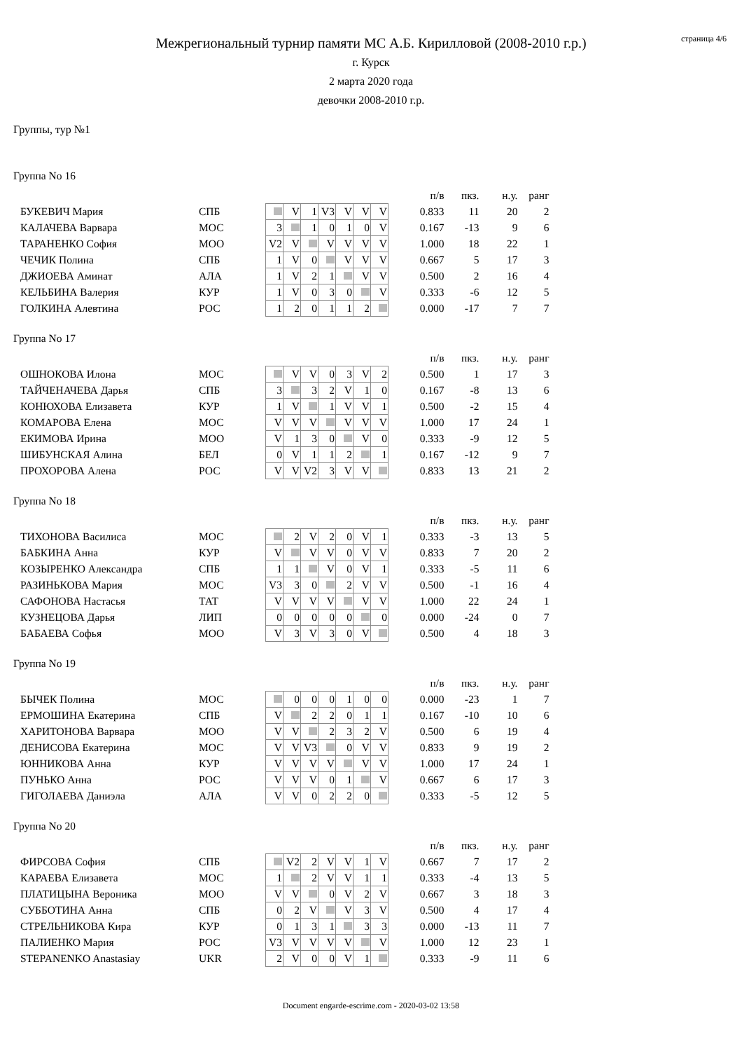страница 4/6
Межрегиональный турнир памяти МС А.Б. Кирилловой (2008-2010 г.р.)
г. Курск
2 марта 2020 года
девочки 2008-2010 г.р.
Группы, тур №1
Группа No 16
| | | | | | | | | | | п/в | пкз. | н.у. | ранг |
| БУКЕВИЧ Мария | СПБ | | V | 1 | V3 | V | V | V | | 0.833 | 11 | 20 | 2 |
| КАЛАЧЕВА Варвара | МОС | 3 | | 1 | 0 | 1 | 0 | V | | 0.167 | -13 | 9 | 6 |
| ТАРАНЕНКО София | МОО | V2 | V | | V | V | V | V | | 1.000 | 18 | 22 | 1 |
| ЧЕЧИК Полина | СПБ | 1 | V | 0 | | V | V | V | | 0.667 | 5 | 17 | 3 |
| ДЖИОЕВА Аминат | АЛА | 1 | V | 2 | 1 | | V | V | | 0.500 | 2 | 16 | 4 |
| КЕЛЬБИНА Валерия | КУР | 1 | V | 0 | 3 | 0 | | V | | 0.333 | -6 | 12 | 5 |
| ГОЛКИНА Алевтина | РОС | 1 | 2 | 0 | 1 | 1 | 2 | | | 0.000 | -17 | 7 | 7 |
Группа No 17
| | | | | | | | | | | п/в | пкз. | н.у. | ранг |
| ОШНОКОВА Илона | МОС | | V | V | 0 | 3 | V | 2 | | 0.500 | 1 | 17 | 3 |
| ТАЙЧЕНАЧЕВА Дарья | СПБ | 3 | | 3 | 2 | V | 1 | 0 | | 0.167 | -8 | 13 | 6 |
| КОНЮХОВА Елизавета | КУР | 1 | V | | 1 | V | V | 1 | | 0.500 | -2 | 15 | 4 |
| КОМАРОВА Елена | МОС | V | V | V | | V | V | V | | 1.000 | 17 | 24 | 1 |
| ЕКИМОВА Ирина | МОО | V | 1 | 3 | 0 | | V | 0 | | 0.333 | -9 | 12 | 5 |
| ШИБУНСКАЯ Алина | БЕЛ | 0 | V | 1 | 1 | 2 | | 1 | | 0.167 | -12 | 9 | 7 |
| ПРОХОРОВА Алена | РОС | V | V | V2 | 3 | V | V | | | 0.833 | 13 | 21 | 2 |
Группа No 18
| | | | | | | | | | | п/в | пкз. | н.у. | ранг |
| ТИХОНОВА Василиса | МОС | | 2 | V | 2 | 0 | V | 1 | | 0.333 | -3 | 13 | 5 |
| БАБКИНА Анна | КУР | V | | V | V | 0 | V | V | | 0.833 | 7 | 20 | 2 |
| КОЗЫРЕНКО Александра | СПБ | 1 | 1 | | V | 0 | V | 1 | | 0.333 | -5 | 11 | 6 |
| РАЗИНЬКОВА Мария | МОС | V3 | 3 | 0 | | 2 | V | V | | 0.500 | -1 | 16 | 4 |
| САФОНОВА Настасья | ТАТ | V | V | V | V | | V | V | | 1.000 | 22 | 24 | 1 |
| КУЗНЕЦОВА Дарья | ЛИП | 0 | 0 | 0 | 0 | 0 | | 0 | | 0.000 | -24 | 0 | 7 |
| БАБАЕВА Софья | МОО | V | 3 | V | 3 | 0 | V | | | 0.500 | 4 | 18 | 3 |
Группа No 19
| | | | | | | | | | | п/в | пкз. | н.у. | ранг |
| БЫЧЕК Полина | МОС | | 0 | 0 | 0 | 1 | 0 | 0 | | 0.000 | -23 | 1 | 7 |
| ЕРМОШИНА Екатерина | СПБ | V | | 2 | 2 | 0 | 1 | 1 | | 0.167 | -10 | 10 | 6 |
| ХАРИТОНОВА Варвара | МОО | V | V | | 2 | 3 | 2 | V | | 0.500 | 6 | 19 | 4 |
| ДЕНИСОВА Екатерина | МОС | V | V | V3 | | 0 | V | V | | 0.833 | 9 | 19 | 2 |
| ЮННИКОВА Анна | КУР | V | V | V | V | | V | V | | 1.000 | 17 | 24 | 1 |
| ПУНЬКО Анна | РОС | V | V | V | 0 | 1 | | V | | 0.667 | 6 | 17 | 3 |
| ГИГОЛАЕВА Даниэла | АЛА | V | V | 0 | 2 | 2 | 0 | | | 0.333 | -5 | 12 | 5 |
Группа No 20
| | | | | | | | | | | п/в | пкз. | н.у. | ранг |
| ФИРСОВА София | СПБ | | V2 | 2 | V | V | 1 | V | | 0.667 | 7 | 17 | 2 |
| КАРАЕВА Елизавета | МОС | 1 | | 2 | V | V | 1 | 1 | | 0.333 | -4 | 13 | 5 |
| ПЛАТИЦЫНА Вероника | МОО | V | V | | 0 | V | 2 | V | | 0.667 | 3 | 18 | 3 |
| СУББОТИНА Анна | СПБ | 0 | 2 | V | | V | 3 | V | | 0.500 | 4 | 17 | 4 |
| СТРЕЛЬНИКОВА Кира | КУР | 0 | 1 | 3 | 1 | | 3 | 3 | | 0.000 | -13 | 11 | 7 |
| ПАЛИЕНКО Мария | РОС | V3 | V | V | V | V | | V | | 1.000 | 12 | 23 | 1 |
| STEPANENKO Anastasiay | UKR | 2 | V | 0 | 0 | V | 1 | | | 0.333 | -9 | 11 | 6 |
Document engarde-escrime.com - 2020-03-02 13:58